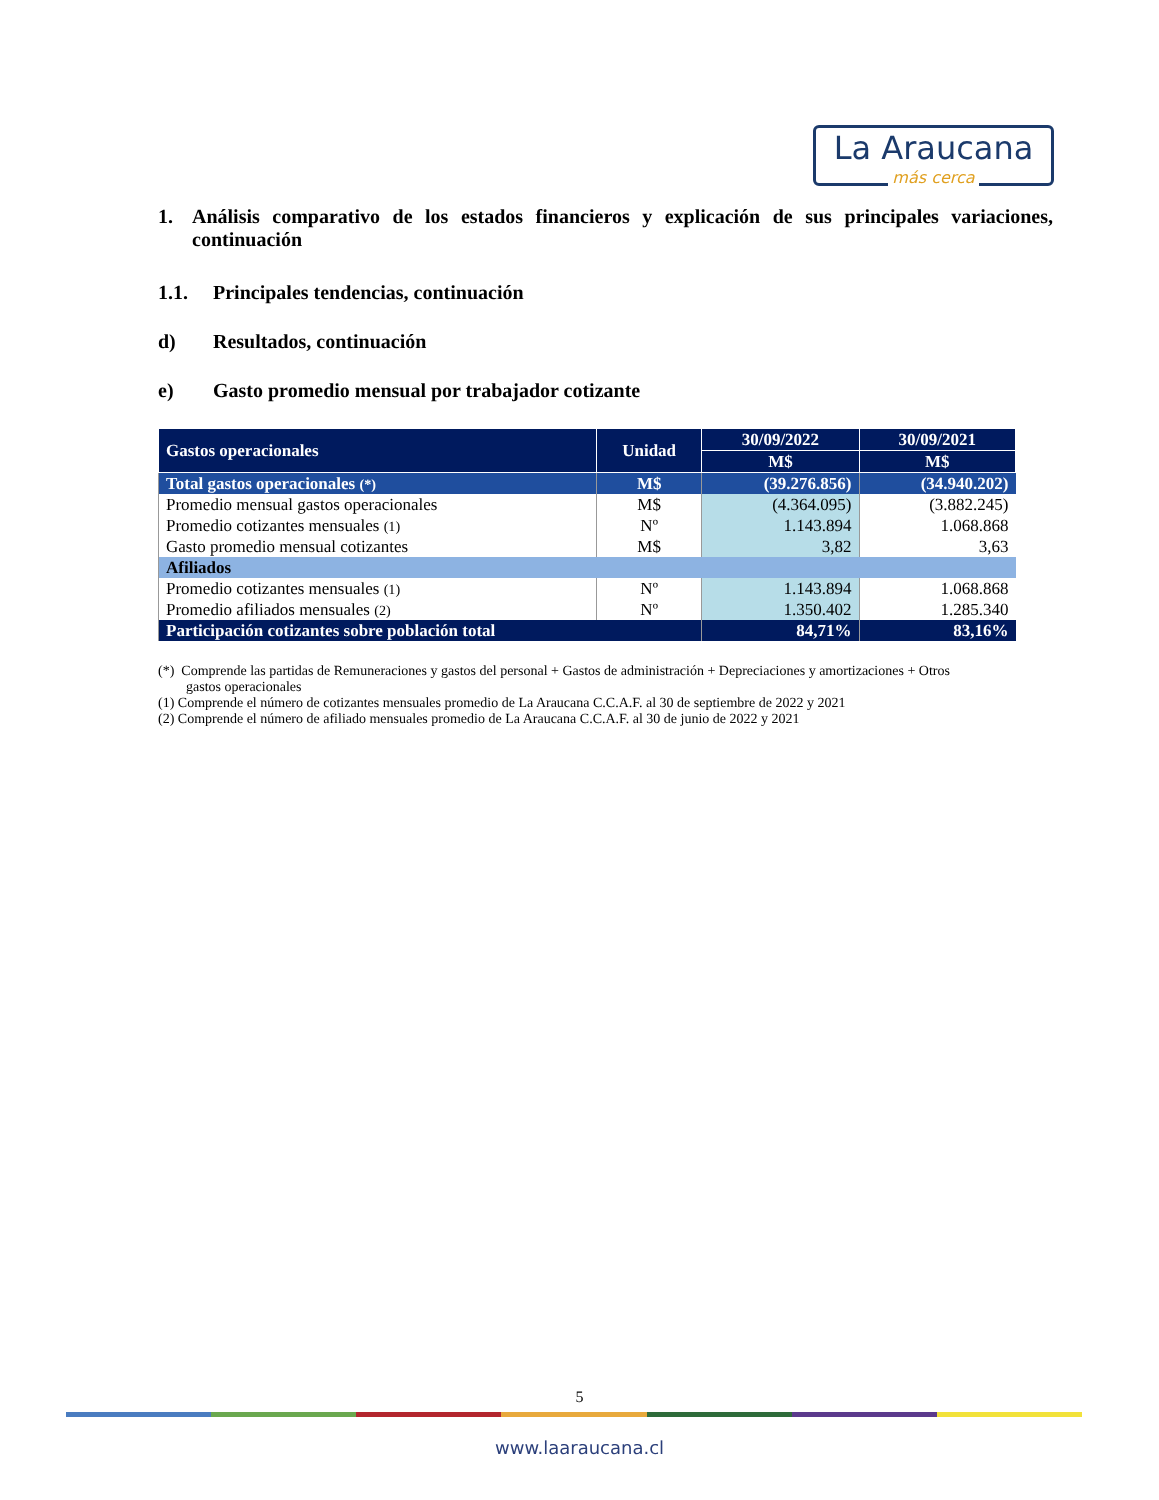La Araucana
más cerca
1. Análisis comparativo de los estados financieros y explicación de sus principales variaciones, continuación
1.1. Principales tendencias, continuación
d) Resultados, continuación
e) Gasto promedio mensual por trabajador cotizante
| Gastos operacionales | Unidad | 30/09/2022 | 30/09/2021 |
| --- | --- | --- | --- |
| | | M$ | M$ |
| Total gastos operacionales (*) | M$ | (39.276.856) | (34.940.202) |
| Promedio mensual gastos operacionales | M$ | (4.364.095) | (3.882.245) |
| Promedio cotizantes mensuales (1) | Nº | 1.143.894 | 1.068.868 |
| Gasto promedio mensual cotizantes | M$ | 3,82 | 3,63 |
| Afiliados | | | |
| Promedio cotizantes mensuales (1) | Nº | 1.143.894 | 1.068.868 |
| Promedio afiliados mensuales (2) | Nº | 1.350.402 | 1.285.340 |
| Participación cotizantes sobre población total | | 84,71% | 83,16% |
(*) Comprende las partidas de Remuneraciones y gastos del personal + Gastos de administración + Depreciaciones y amortizaciones + Otros
gastos operacionales
(1) Comprende el número de cotizantes mensuales promedio de La Araucana C.C.A.F. al 30 de septiembre de 2022 y 2021
(2) Comprende el número de afiliado mensuales promedio de La Araucana C.C.A.F. al 30 de junio de 2022 y 2021
5
www.laaraucana.cl